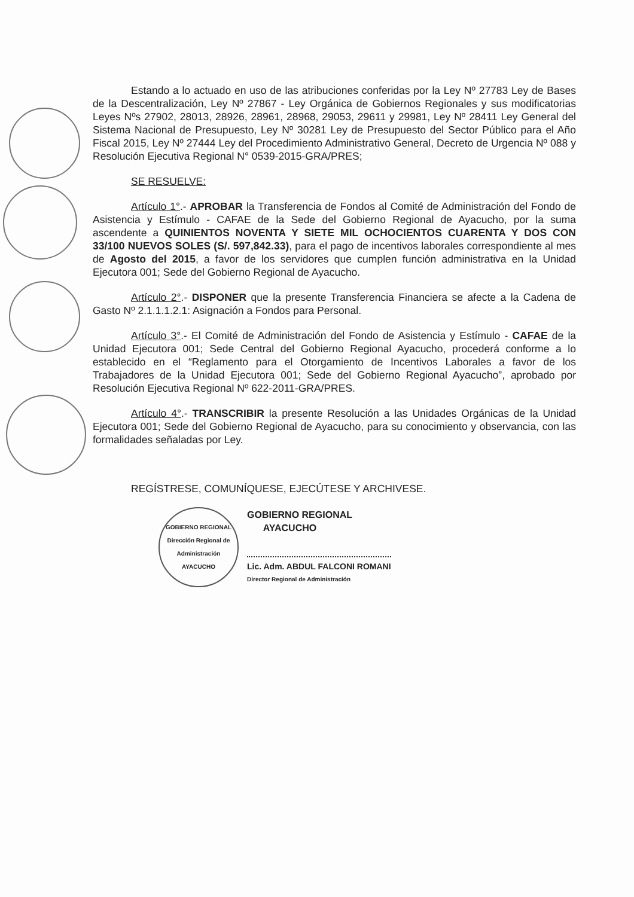Estando a lo actuado en uso de las atribuciones conferidas por la Ley Nº 27783 Ley de Bases de la Descentralización, Ley Nº 27867 - Ley Orgánica de Gobiernos Regionales y sus modificatorias Leyes Nºs 27902, 28013, 28926, 28961, 28968, 29053, 29611 y 29981, Ley Nº 28411 Ley General del Sistema Nacional de Presupuesto, Ley Nº 30281 Ley de Presupuesto del Sector Público para el Año Fiscal 2015, Ley Nº 27444 Ley del Procedimiento Administrativo General, Decreto de Urgencia Nº 088 y Resolución Ejecutiva Regional N° 0539-2015-GRA/PRES;
SE RESUELVE:
Artículo 1°.- APROBAR la Transferencia de Fondos al Comité de Administración del Fondo de Asistencia y Estímulo - CAFAE de la Sede del Gobierno Regional de Ayacucho, por la suma ascendente a QUINIENTOS NOVENTA Y SIETE MIL OCHOCIENTOS CUARENTA Y DOS CON 33/100 NUEVOS SOLES (S/. 597,842.33), para el pago de incentivos laborales correspondiente al mes de Agosto del 2015, a favor de los servidores que cumplen función administrativa en la Unidad Ejecutora 001; Sede del Gobierno Regional de Ayacucho.
Artículo 2°.- DISPONER que la presente Transferencia Financiera se afecte a la Cadena de Gasto Nº 2.1.1.1.2.1: Asignación a Fondos para Personal.
Artículo 3°.- El Comité de Administración del Fondo de Asistencia y Estímulo - CAFAE de la Unidad Ejecutora 001; Sede Central del Gobierno Regional Ayacucho, procederá conforme a lo establecido en el “Reglamento para el Otorgamiento de Incentivos Laborales a favor de los Trabajadores de la Unidad Ejecutora 001; Sede del Gobierno Regional Ayacucho”, aprobado por Resolución Ejecutiva Regional Nº 622-2011-GRA/PRES.
Artículo 4°.- TRANSCRIBIR la presente Resolución a las Unidades Orgánicas de la Unidad Ejecutora 001; Sede del Gobierno Regional de Ayacucho, para su conocimiento y observancia, con las formalidades señaladas por Ley.
REGÍSTRESE, COMUNÍQUESE, EJECÚTESE Y ARCHIVESE.
GOBIERNO REGIONAL
Dirección Regional de Administración
AYACUCHO
GOBIERNO REGIONAL
AYACUCHO
Lic. Adm. ABDUL FALCONI ROMANI
Director Regional de Administración